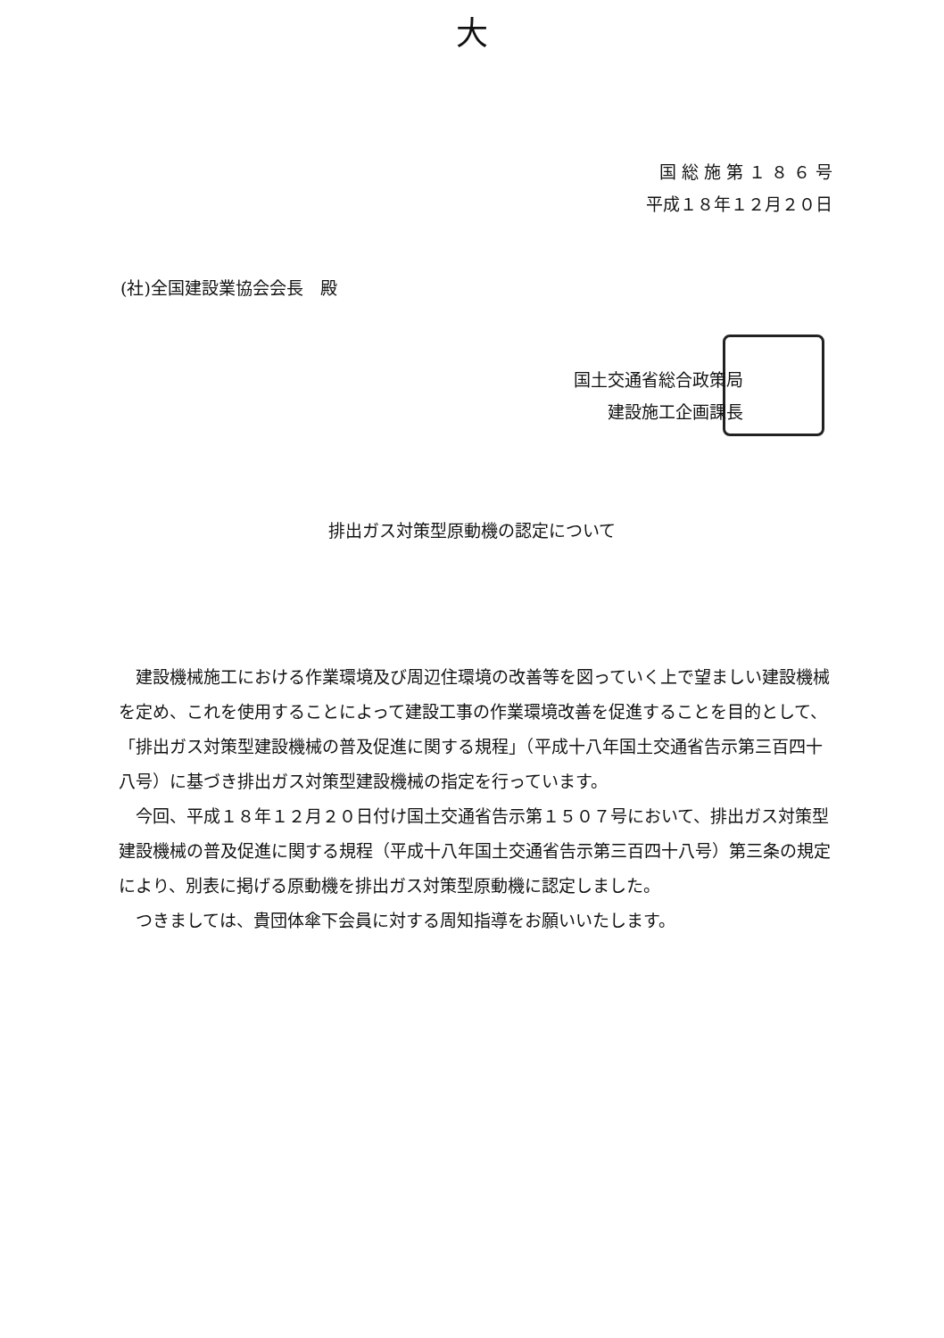大
国 総 施 第 １ ８ ６ 号
平成１８年１２月２０日
(社)全国建設業協会会長　殿
国土交通省総合政策局
建設施工企画課長
排出ガス対策型原動機の認定について
建設機械施工における作業環境及び周辺住環境の改善等を図っていく上で望ましい建設機械を定め、これを使用することによって建設工事の作業環境改善を促進することを目的として、「排出ガス対策型建設機械の普及促進に関する規程」（平成十八年国土交通省告示第三百四十八号）に基づき排出ガス対策型建設機械の指定を行っています。
今回、平成１８年１２月２０日付け国土交通省告示第１５０７号において、排出ガス対策型建設機械の普及促進に関する規程（平成十八年国土交通省告示第三百四十八号）第三条の規定により、別表に掲げる原動機を排出ガス対策型原動機に認定しました。
つきましては、貴団体傘下会員に対する周知指導をお願いいたします。